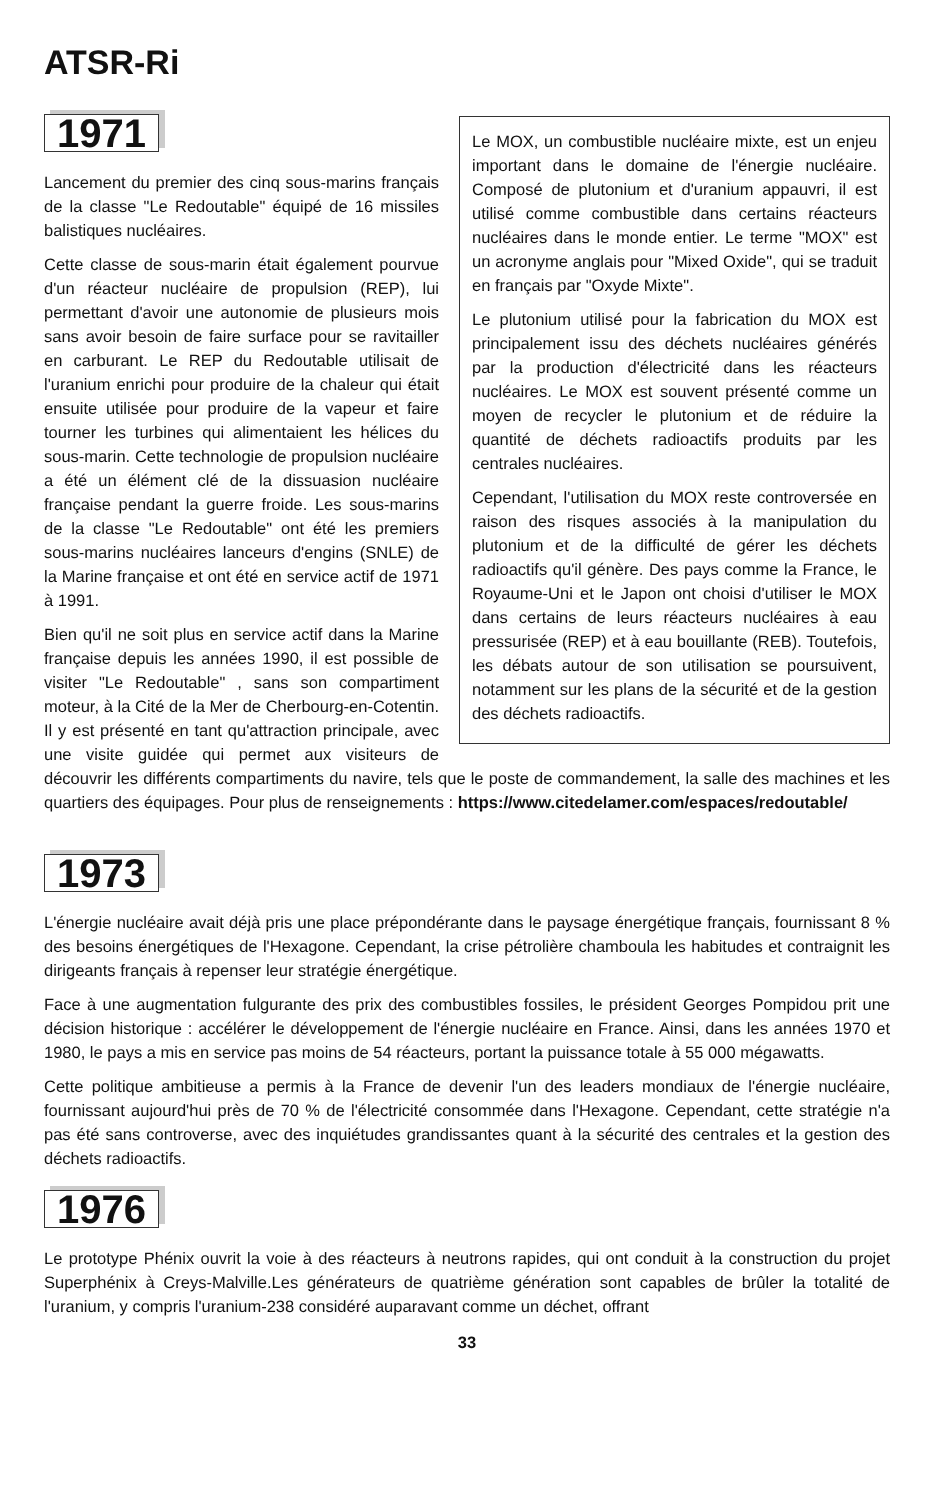ATSR-Ri
Le MOX, un combustible nucléaire mixte, est un enjeu important dans le domaine de l'énergie nucléaire. Composé de plutonium et d'uranium appauvri, il est utilisé comme combustible dans certains réacteurs nucléaires dans le monde entier. Le terme "MOX" est un acronyme anglais pour "Mixed Oxide", qui se traduit en français par "Oxyde Mixte".
Le plutonium utilisé pour la fabrication du MOX est principalement issu des déchets nucléaires générés par la production d'électricité dans les réacteurs nucléaires. Le MOX est souvent présenté comme un moyen de recycler le plutonium et de réduire la quantité de déchets radioactifs produits par les centrales nucléaires.
Cependant, l'utilisation du MOX reste controversée en raison des risques associés à la manipulation du plutonium et de la difficulté de gérer les déchets radioactifs qu'il génère. Des pays comme la France, le Royaume-Uni et le Japon ont choisi d'utiliser le MOX dans certains de leurs réacteurs nucléaires à eau pressurisée (REP) et à eau bouillante (REB). Toutefois, les débats autour de son utilisation se poursuivent, notamment sur les plans de la sécurité et de la gestion des déchets radioactifs.
1971
Lancement du premier des cinq sous-marins français de la classe "Le Redoutable" équipé de 16 missiles balistiques nucléaires.
Cette classe de sous-marin était également pourvue d'un réacteur nucléaire de propulsion (REP), lui permettant d'avoir une autonomie de plusieurs mois sans avoir besoin de faire surface pour se ravitailler en carburant. Le REP du Redoutable utilisait de l'uranium enrichi pour produire de la chaleur qui était ensuite utilisée pour produire de la vapeur et faire tourner les turbines qui alimentaient les hélices du sous-marin. Cette technologie de propulsion nucléaire a été un élément clé de la dissuasion nucléaire française pendant la guerre froide. Les sous-marins de la classe "Le Redoutable" ont été les premiers sous-marins nucléaires lanceurs d'engins (SNLE) de la Marine française et ont été en service actif de 1971 à 1991.
Bien qu'il ne soit plus en service actif dans la Marine française depuis les années 1990, il est possible de visiter "Le Redoutable" , sans son compartiment moteur, à la Cité de la Mer de Cherbourg-en-Cotentin. Il y est présenté en tant qu'attraction principale, avec une visite guidée qui permet aux visiteurs de découvrir les différents compartiments du navire, tels que le poste de commandement, la salle des machines et les quartiers des équipages. Pour plus de renseignements : https://www.citedelamer.com/espaces/redoutable/
1973
L'énergie nucléaire avait déjà pris une place prépondérante dans le paysage énergétique français, fournissant 8 % des besoins énergétiques de l'Hexagone. Cependant, la crise pétrolière chamboula les habitudes et contraignit les dirigeants français à repenser leur stratégie énergétique.
Face à une augmentation fulgurante des prix des combustibles fossiles, le président Georges Pompidou prit une décision historique : accélérer le développement de l'énergie nucléaire en France. Ainsi, dans les années 1970 et 1980, le pays a mis en service pas moins de 54 réacteurs, portant la puissance totale à 55 000 mégawatts.
Cette politique ambitieuse a permis à la France de devenir l'un des leaders mondiaux de l'énergie nucléaire, fournissant aujourd'hui près de 70 % de l'électricité consommée dans l'Hexagone. Cependant, cette stratégie n'a pas été sans controverse, avec des inquiétudes grandissantes quant à la sécurité des centrales et la gestion des déchets radioactifs.
1976
Le prototype Phénix ouvrit la voie à des réacteurs à neutrons rapides, qui ont conduit à la construction du projet Superphénix à Creys-Malville.Les générateurs de quatrième génération sont capables de brûler la totalité de l'uranium, y compris l'uranium-238 considéré auparavant comme un déchet, offrant
33